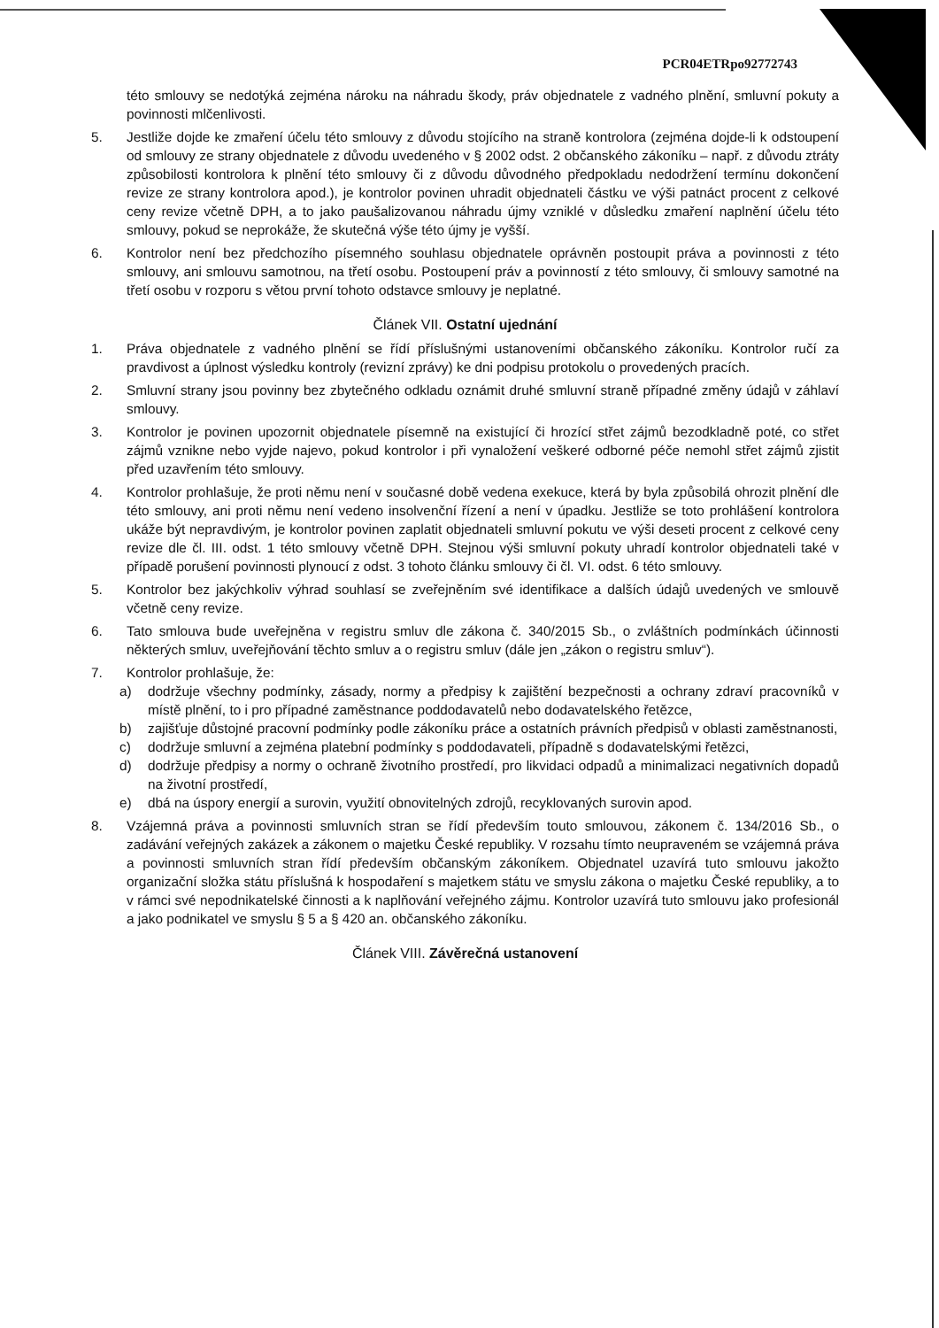PCR04ETRpo92772743
této smlouvy se nedotýká zejména nároku na náhradu škody, práv objednatele z vadného plnění, smluvní pokuty a povinnosti mlčenlivosti.
5. Jestliže dojde ke zmaření účelu této smlouvy z důvodu stojícího na straně kontrolora (zejména dojde-li k odstoupení od smlouvy ze strany objednatele z důvodu uvedeného v § 2002 odst. 2 občanského zákoníku – např. z důvodu ztráty způsobilosti kontrolora k plnění této smlouvy či z důvodu důvodného předpokladu nedodržení termínu dokončení revize ze strany kontrolora apod.), je kontrolor povinen uhradit objednateli částku ve výši patnáct procent z celkové ceny revize včetně DPH, a to jako paušalizovanou náhradu újmy vzniklé v důsledku zmaření naplnění účelu této smlouvy, pokud se neprokáže, že skutečná výše této újmy je vyšší.
6. Kontrolor není bez předchozího písemného souhlasu objednatele oprávněn postoupit práva a povinnosti z této smlouvy, ani smlouvu samotnou, na třetí osobu. Postoupení práv a povinností z této smlouvy, či smlouvy samotné na třetí osobu v rozporu s větou první tohoto odstavce smlouvy je neplatné.
Článek VII. Ostatní ujednání
1. Práva objednatele z vadného plnění se řídí příslušnými ustanoveními občanského zákoníku. Kontrolor ručí za pravdivost a úplnost výsledku kontroly (revizní zprávy) ke dni podpisu protokolu o provedených pracích.
2. Smluvní strany jsou povinny bez zbytečného odkladu oznámit druhé smluvní straně případné změny údajů v záhlaví smlouvy.
3. Kontrolor je povinen upozornit objednatele písemně na existující či hrozící střet zájmů bezodkladně poté, co střet zájmů vznikne nebo vyjde najevo, pokud kontrolor i při vynaložení veškeré odborné péče nemohl střet zájmů zjistit před uzavřením této smlouvy.
4. Kontrolor prohlašuje, že proti němu není v současné době vedena exekuce, která by byla způsobilá ohrozit plnění dle této smlouvy, ani proti němu není vedeno insolvenční řízení a není v úpadku. Jestliže se toto prohlášení kontrolora ukáže být nepravdivým, je kontrolor povinen zaplatit objednateli smluvní pokutu ve výši deseti procent z celkové ceny revize dle čl. III. odst. 1 této smlouvy včetně DPH. Stejnou výši smluvní pokuty uhradí kontrolor objednateli také v případě porušení povinnosti plynoucí z odst. 3 tohoto článku smlouvy či čl. VI. odst. 6 této smlouvy.
5. Kontrolor bez jakýchkoliv výhrad souhlasí se zveřejněním své identifikace a dalších údajů uvedených ve smlouvě včetně ceny revize.
6. Tato smlouva bude uveřejněna v registru smluv dle zákona č. 340/2015 Sb., o zvláštních podmínkách účinnosti některých smluv, uveřejňování těchto smluv a o registru smluv (dále jen „zákon o registru smluv“).
7. Kontrolor prohlašuje, že:
a) dodržuje všechny podmínky, zásady, normy a předpisy k zajištění bezpečnosti a ochrany zdraví pracovníků v místě plnění, to i pro případné zaměstnance poddodavatelů nebo dodavatelského řetězce,
b) zajišťuje důstojné pracovní podmínky podle zákoníku práce a ostatních právních předpisů v oblasti zaměstnanosti,
c) dodržuje smluvní a zejména platební podmínky s poddodavateli, případně s dodavatelskými řetězci,
d) dodržuje předpisy a normy o ochraně životního prostředí, pro likvidaci odpadů a minimalizaci negativních dopadů na životní prostředí,
e) dbá na úspory energií a surovin, využití obnovitelných zdrojů, recyklovaných surovin apod.
8. Vzájemná práva a povinnosti smluvních stran se řídí především touto smlouvou, zákonem č. 134/2016 Sb., o zadávání veřejných zakázek a zákonem o majetku České republiky. V rozsahu tímto neupraveném se vzájemná práva a povinnosti smluvních stran řídí především občanským zákoníkem. Objednatel uzavírá tuto smlouvu jakožto organizační složka státu příslušná k hospodaření s majetkem státu ve smyslu zákona o majetku České republiky, a to v rámci své nepodnikatelské činnosti a k naplňování veřejného zájmu. Kontrolor uzavírá tuto smlouvu jako profesionál a jako podnikatel ve smyslu § 5 a § 420 an. občanského zákoníku.
Článek VIII. Závěrečná ustanovení